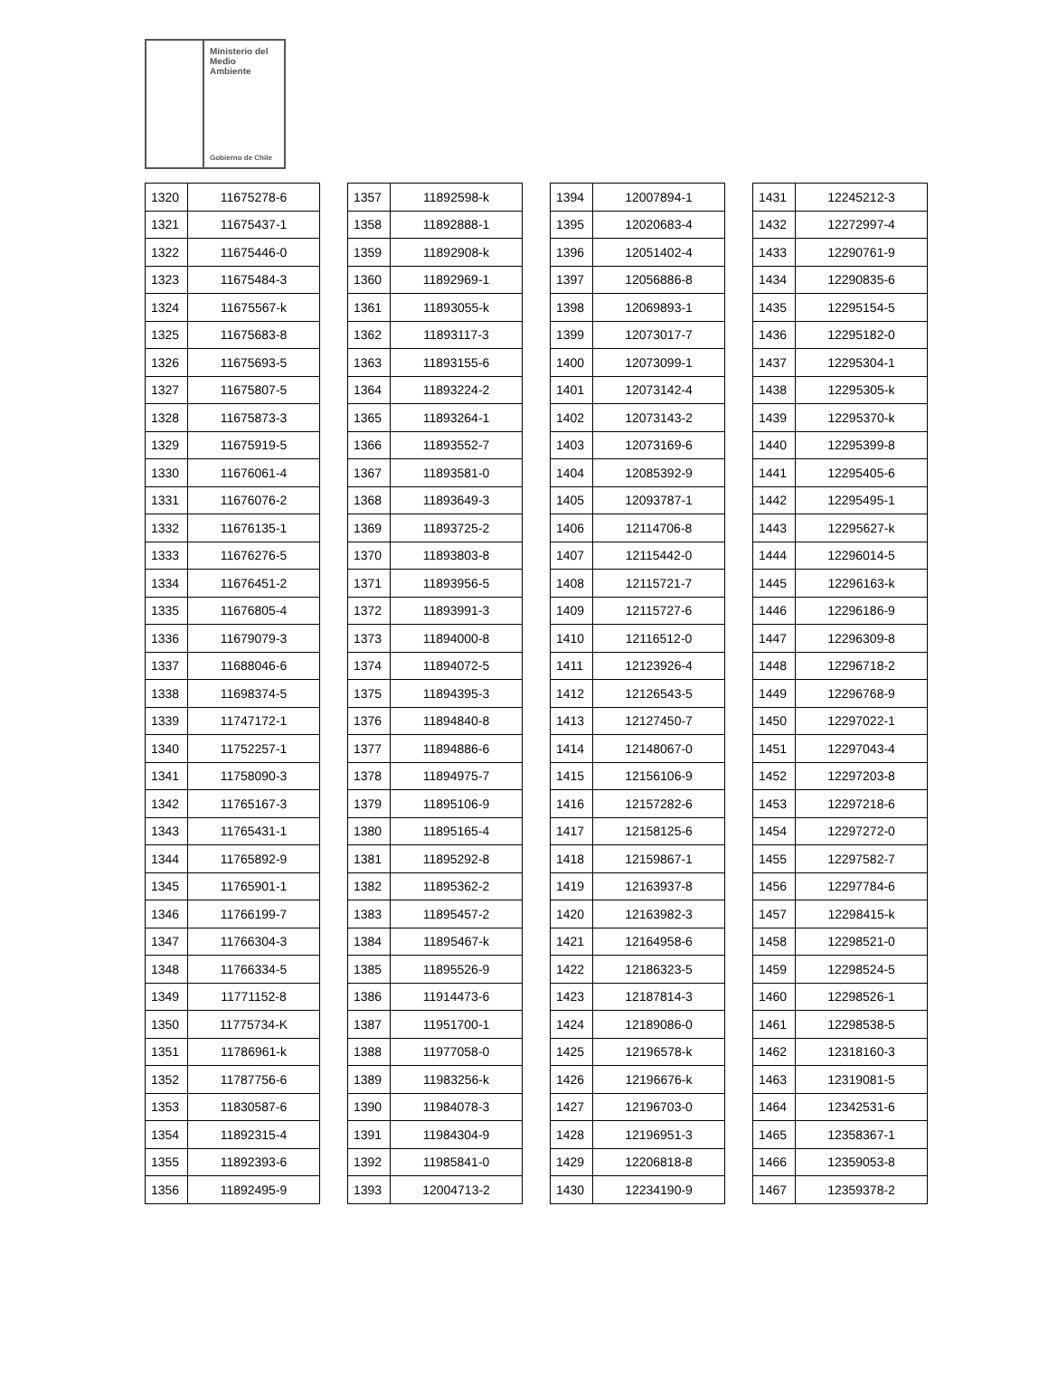Ministerio del
Medio
Ambiente
Gobierno de Chile
| 1320 | 11675278-6 |
| 1321 | 11675437-1 |
| 1322 | 11675446-0 |
| 1323 | 11675484-3 |
| 1324 | 11675567-k |
| 1325 | 11675683-8 |
| 1326 | 11675693-5 |
| 1327 | 11675807-5 |
| 1328 | 11675873-3 |
| 1329 | 11675919-5 |
| 1330 | 11676061-4 |
| 1331 | 11676076-2 |
| 1332 | 11676135-1 |
| 1333 | 11676276-5 |
| 1334 | 11676451-2 |
| 1335 | 11676805-4 |
| 1336 | 11679079-3 |
| 1337 | 11688046-6 |
| 1338 | 11698374-5 |
| 1339 | 11747172-1 |
| 1340 | 11752257-1 |
| 1341 | 11758090-3 |
| 1342 | 11765167-3 |
| 1343 | 11765431-1 |
| 1344 | 11765892-9 |
| 1345 | 11765901-1 |
| 1346 | 11766199-7 |
| 1347 | 11766304-3 |
| 1348 | 11766334-5 |
| 1349 | 11771152-8 |
| 1350 | 11775734-K |
| 1351 | 11786961-k |
| 1352 | 11787756-6 |
| 1353 | 11830587-6 |
| 1354 | 11892315-4 |
| 1355 | 11892393-6 |
| 1356 | 11892495-9 |
| 1357 | 11892598-k |
| 1358 | 11892888-1 |
| 1359 | 11892908-k |
| 1360 | 11892969-1 |
| 1361 | 11893055-k |
| 1362 | 11893117-3 |
| 1363 | 11893155-6 |
| 1364 | 11893224-2 |
| 1365 | 11893264-1 |
| 1366 | 11893552-7 |
| 1367 | 11893581-0 |
| 1368 | 11893649-3 |
| 1369 | 11893725-2 |
| 1370 | 11893803-8 |
| 1371 | 11893956-5 |
| 1372 | 11893991-3 |
| 1373 | 11894000-8 |
| 1374 | 11894072-5 |
| 1375 | 11894395-3 |
| 1376 | 11894840-8 |
| 1377 | 11894886-6 |
| 1378 | 11894975-7 |
| 1379 | 11895106-9 |
| 1380 | 11895165-4 |
| 1381 | 11895292-8 |
| 1382 | 11895362-2 |
| 1383 | 11895457-2 |
| 1384 | 11895467-k |
| 1385 | 11895526-9 |
| 1386 | 11914473-6 |
| 1387 | 11951700-1 |
| 1388 | 11977058-0 |
| 1389 | 11983256-k |
| 1390 | 11984078-3 |
| 1391 | 11984304-9 |
| 1392 | 11985841-0 |
| 1393 | 12004713-2 |
| 1394 | 12007894-1 |
| 1395 | 12020683-4 |
| 1396 | 12051402-4 |
| 1397 | 12056886-8 |
| 1398 | 12069893-1 |
| 1399 | 12073017-7 |
| 1400 | 12073099-1 |
| 1401 | 12073142-4 |
| 1402 | 12073143-2 |
| 1403 | 12073169-6 |
| 1404 | 12085392-9 |
| 1405 | 12093787-1 |
| 1406 | 12114706-8 |
| 1407 | 12115442-0 |
| 1408 | 12115721-7 |
| 1409 | 12115727-6 |
| 1410 | 12116512-0 |
| 1411 | 12123926-4 |
| 1412 | 12126543-5 |
| 1413 | 12127450-7 |
| 1414 | 12148067-0 |
| 1415 | 12156106-9 |
| 1416 | 12157282-6 |
| 1417 | 12158125-6 |
| 1418 | 12159867-1 |
| 1419 | 12163937-8 |
| 1420 | 12163982-3 |
| 1421 | 12164958-6 |
| 1422 | 12186323-5 |
| 1423 | 12187814-3 |
| 1424 | 12189086-0 |
| 1425 | 12196578-k |
| 1426 | 12196676-k |
| 1427 | 12196703-0 |
| 1428 | 12196951-3 |
| 1429 | 12206818-8 |
| 1430 | 12234190-9 |
| 1431 | 12245212-3 |
| 1432 | 12272997-4 |
| 1433 | 12290761-9 |
| 1434 | 12290835-6 |
| 1435 | 12295154-5 |
| 1436 | 12295182-0 |
| 1437 | 12295304-1 |
| 1438 | 12295305-k |
| 1439 | 12295370-k |
| 1440 | 12295399-8 |
| 1441 | 12295405-6 |
| 1442 | 12295495-1 |
| 1443 | 12295627-k |
| 1444 | 12296014-5 |
| 1445 | 12296163-k |
| 1446 | 12296186-9 |
| 1447 | 12296309-8 |
| 1448 | 12296718-2 |
| 1449 | 12296768-9 |
| 1450 | 12297022-1 |
| 1451 | 12297043-4 |
| 1452 | 12297203-8 |
| 1453 | 12297218-6 |
| 1454 | 12297272-0 |
| 1455 | 12297582-7 |
| 1456 | 12297784-6 |
| 1457 | 12298415-k |
| 1458 | 12298521-0 |
| 1459 | 12298524-5 |
| 1460 | 12298526-1 |
| 1461 | 12298538-5 |
| 1462 | 12318160-3 |
| 1463 | 12319081-5 |
| 1464 | 12342531-6 |
| 1465 | 12358367-1 |
| 1466 | 12359053-8 |
| 1467 | 12359378-2 |